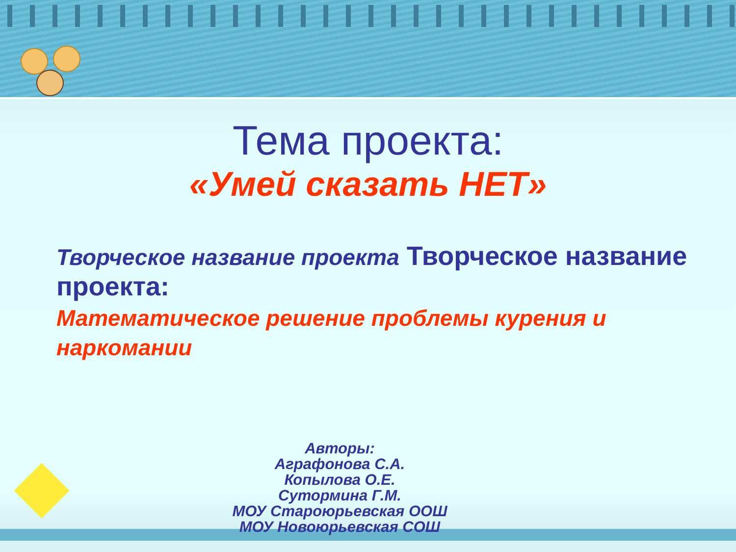Тема проекта:
«Умей сказать НЕТ»
Творческое название проекта Творческое название проекта:
Математическое решение проблемы курения и наркомании
Авторы:
Аграфонова С.А.
Копылова О.Е.
Сутормина Г.М.
МОУ Староюрьевская ООШ
МОУ Новоюрьевская СОШ